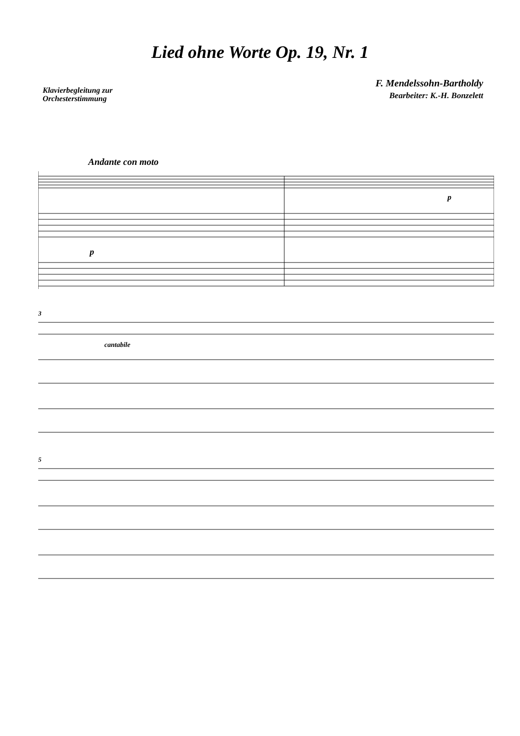Lied ohne Worte Op. 19, Nr. 1
Klavierbegleitung zur
Orchesterstimmung
F. Mendelssohn-Bartholdy
Bearbeiter: K.-H. Bonzelett
Andante con moto
p
p
3
cantabile
5